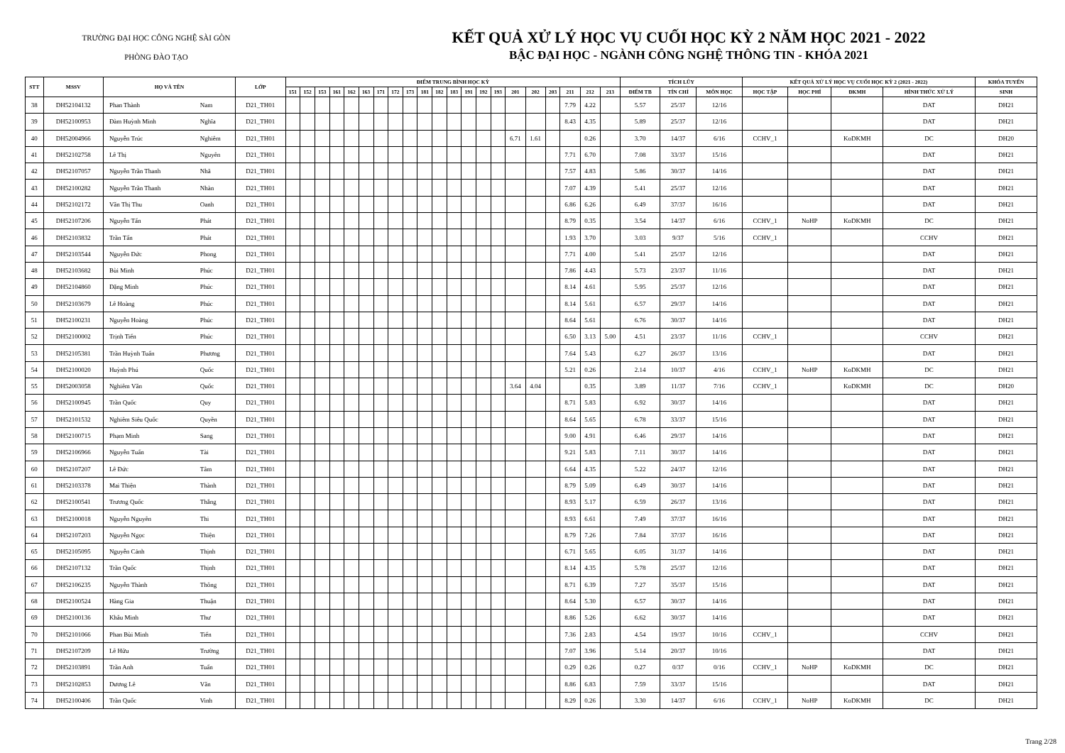TRƯỜNG ĐẠI HỌC CÔNG NGHỆ SÀI GÒN
PHÒNG ĐÀO TẠO
KẾT QUẢ XỬ LÝ HỌC VỤ CUỐI HỌC KỲ 2 NĂM HỌC 2021 - 2022
BẬC ĐẠI HỌC - NGÀNH CÔNG NGHỆ THÔNG TIN - KHÓA 2021
| STT | MSSV | HỌ VÀ TÊN | | LỚP | ĐIỂM TRUNG BÌNH HỌC KỲ | | | | | | | | | | | | | | | | | | | | | TÍCH LŨY | | | KẾT QUẢ XỬ LÝ HỌC VỤ CUỐI HỌC KỲ 2 (2021 - 2022) | | | | KHÓA TUYỂN |
| --- | --- | --- | --- | --- | --- | --- | --- | --- | --- | --- | --- | --- | --- | --- | --- | --- | --- | --- | --- | --- | --- | --- | --- | --- | --- | --- | --- | --- | --- | --- | --- | --- | --- |
| | | | | | 151 | 152 | 153 | 161 | 162 | 163 | 171 | 172 | 173 | 181 | 182 | 183 | 191 | 192 | 193 | 201 | 202 | 203 | 211 | 212 | 213 | ĐIỂM TB | TÍN CHỈ | MÔN HỌC | HỌC TẬP | HỌC PHÍ | ĐKMH | HÌNH THỨC XỬ LÝ | SINH |
| 38 | DH52104132 | Phan Thành | Nam | D21_TH01 | | | | | | | | | | | | | | | | | | | 7.79 | 4.22 | | 5.57 | 25/37 | 12/16 | | | | DAT | DH21 |
| 39 | DH52100953 | Đàm Huỳnh Minh | Nghĩa | D21_TH01 | | | | | | | | | | | | | | | | | | | 8.43 | 4.35 | | 5.89 | 25/37 | 12/16 | | | | DAT | DH21 |
| 40 | DH52004966 | Nguyễn Trúc | Nghiêm | D21_TH01 | | | | | | | | | | | | | | | | 6.71 | 1.61 | | | 0.26 | | 3.70 | 14/37 | 6/16 | CCHV_1 | | KoDKMH | DC | DH20 |
| 41 | DH52102758 | Lê Thị | Nguyên | D21_TH01 | | | | | | | | | | | | | | | | | | | 7.71 | 6.70 | | 7.08 | 33/37 | 15/16 | | | | DAT | DH21 |
| 42 | DH52107057 | Nguyễn Trần Thanh | Nhã | D21_TH01 | | | | | | | | | | | | | | | | | | | 7.57 | 4.83 | | 5.86 | 30/37 | 14/16 | | | | DAT | DH21 |
| 43 | DH52100282 | Nguyễn Trần Thanh | Nhàn | D21_TH01 | | | | | | | | | | | | | | | | | | | 7.07 | 4.39 | | 5.41 | 25/37 | 12/16 | | | | DAT | DH21 |
| 44 | DH52102172 | Văn Thị Thu | Oanh | D21_TH01 | | | | | | | | | | | | | | | | | | | 6.86 | 6.26 | | 6.49 | 37/37 | 16/16 | | | | DAT | DH21 |
| 45 | DH52107206 | Nguyễn Tấn | Phát | D21_TH01 | | | | | | | | | | | | | | | | | | | 8.79 | 0.35 | | 3.54 | 14/37 | 6/16 | CCHV_1 | NoHP | KoDKMH | DC | DH21 |
| 46 | DH52103832 | Trần Tấn | Phát | D21_TH01 | | | | | | | | | | | | | | | | | | | 1.93 | 3.70 | | 3.03 | 9/37 | 5/16 | CCHV_1 | | | CCHV | DH21 |
| 47 | DH52103544 | Nguyễn Đức | Phong | D21_TH01 | | | | | | | | | | | | | | | | | | | 7.71 | 4.00 | | 5.41 | 25/37 | 12/16 | | | | DAT | DH21 |
| 48 | DH52103682 | Bùi Minh | Phúc | D21_TH01 | | | | | | | | | | | | | | | | | | | 7.86 | 4.43 | | 5.73 | 23/37 | 11/16 | | | | DAT | DH21 |
| 49 | DH52104860 | Đặng Minh | Phúc | D21_TH01 | | | | | | | | | | | | | | | | | | | 8.14 | 4.61 | | 5.95 | 25/37 | 12/16 | | | | DAT | DH21 |
| 50 | DH52103679 | Lê Hoàng | Phúc | D21_TH01 | | | | | | | | | | | | | | | | | | | 8.14 | 5.61 | | 6.57 | 29/37 | 14/16 | | | | DAT | DH21 |
| 51 | DH52100231 | Nguyễn Hoàng | Phúc | D21_TH01 | | | | | | | | | | | | | | | | | | | 8.64 | 5.61 | | 6.76 | 30/37 | 14/16 | | | | DAT | DH21 |
| 52 | DH52100002 | Trịnh Tiến | Phúc | D21_TH01 | | | | | | | | | | | | | | | | | | | 6.50 | 3.13 | 5.00 | 4.51 | 23/37 | 11/16 | CCHV_1 | | | CCHV | DH21 |
| 53 | DH52105381 | Trần Huỳnh Tuấn | Phương | D21_TH01 | | | | | | | | | | | | | | | | | | | 7.64 | 5.43 | | 6.27 | 26/37 | 13/16 | | | | DAT | DH21 |
| 54 | DH52100020 | Huỳnh Phú | Quốc | D21_TH01 | | | | | | | | | | | | | | | | | | | 5.21 | 0.26 | | 2.14 | 10/37 | 4/16 | CCHV_1 | NoHP | KoDKMH | DC | DH21 |
| 55 | DH52003058 | Nghiêm Văn | Quốc | D21_TH01 | | | | | | | | | | | | | | | | 3.64 | 4.04 | | | 0.35 | | 3.89 | 11/37 | 7/16 | CCHV_1 | | KoDKMH | DC | DH20 |
| 56 | DH52100945 | Trần Quốc | Quy | D21_TH01 | | | | | | | | | | | | | | | | | | | 8.71 | 5.83 | | 6.92 | 30/37 | 14/16 | | | | DAT | DH21 |
| 57 | DH52101532 | Nghiêm Siêu Quốc | Quyền | D21_TH01 | | | | | | | | | | | | | | | | | | | 8.64 | 5.65 | | 6.78 | 33/37 | 15/16 | | | | DAT | DH21 |
| 58 | DH52100715 | Phạm Minh | Sang | D21_TH01 | | | | | | | | | | | | | | | | | | | 9.00 | 4.91 | | 6.46 | 29/37 | 14/16 | | | | DAT | DH21 |
| 59 | DH52106966 | Nguyễn Tuấn | Tài | D21_TH01 | | | | | | | | | | | | | | | | | | | 9.21 | 5.83 | | 7.11 | 30/37 | 14/16 | | | | DAT | DH21 |
| 60 | DH52107207 | Lê Đức | Tâm | D21_TH01 | | | | | | | | | | | | | | | | | | | 6.64 | 4.35 | | 5.22 | 24/37 | 12/16 | | | | DAT | DH21 |
| 61 | DH52103378 | Mai Thiện | Thành | D21_TH01 | | | | | | | | | | | | | | | | | | | 8.79 | 5.09 | | 6.49 | 30/37 | 14/16 | | | | DAT | DH21 |
| 62 | DH52100541 | Trương Quốc | Thắng | D21_TH01 | | | | | | | | | | | | | | | | | | | 8.93 | 5.17 | | 6.59 | 26/37 | 13/16 | | | | DAT | DH21 |
| 63 | DH52100018 | Nguyễn Nguyên | Thi | D21_TH01 | | | | | | | | | | | | | | | | | | | 8.93 | 6.61 | | 7.49 | 37/37 | 16/16 | | | | DAT | DH21 |
| 64 | DH52107203 | Nguyễn Ngọc | Thiện | D21_TH01 | | | | | | | | | | | | | | | | | | | 8.79 | 7.26 | | 7.84 | 37/37 | 16/16 | | | | DAT | DH21 |
| 65 | DH52105095 | Nguyễn Cảnh | Thịnh | D21_TH01 | | | | | | | | | | | | | | | | | | | 6.71 | 5.65 | | 6.05 | 31/37 | 14/16 | | | | DAT | DH21 |
| 66 | DH52107132 | Trần Quốc | Thịnh | D21_TH01 | | | | | | | | | | | | | | | | | | | 8.14 | 4.35 | | 5.78 | 25/37 | 12/16 | | | | DAT | DH21 |
| 67 | DH52106235 | Nguyễn Thành | Thông | D21_TH01 | | | | | | | | | | | | | | | | | | | 8.71 | 6.39 | | 7.27 | 35/37 | 15/16 | | | | DAT | DH21 |
| 68 | DH52100524 | Hàng Gia | Thuận | D21_TH01 | | | | | | | | | | | | | | | | | | | 8.64 | 5.30 | | 6.57 | 30/37 | 14/16 | | | | DAT | DH21 |
| 69 | DH52100136 | Khâu Minh | Thư | D21_TH01 | | | | | | | | | | | | | | | | | | | 8.86 | 5.26 | | 6.62 | 30/37 | 14/16 | | | | DAT | DH21 |
| 70 | DH52101066 | Phan Bùi Minh | Tiến | D21_TH01 | | | | | | | | | | | | | | | | | | | 7.36 | 2.83 | | 4.54 | 19/37 | 10/16 | CCHV_1 | | | CCHV | DH21 |
| 71 | DH52107209 | Lê Hữu | Trường | D21_TH01 | | | | | | | | | | | | | | | | | | | 7.07 | 3.96 | | 5.14 | 20/37 | 10/16 | | | | DAT | DH21 |
| 72 | DH52103891 | Trần Anh | Tuấn | D21_TH01 | | | | | | | | | | | | | | | | | | | 0.29 | 0.26 | | 0.27 | 0/37 | 0/16 | CCHV_1 | NoHP | KoDKMH | DC | DH21 |
| 73 | DH52102853 | Dương Lê | Văn | D21_TH01 | | | | | | | | | | | | | | | | | | | 8.86 | 6.83 | | 7.59 | 33/37 | 15/16 | | | | DAT | DH21 |
| 74 | DH52100406 | Trần Quốc | Vinh | D21_TH01 | | | | | | | | | | | | | | | | | | | 8.29 | 0.26 | | 3.30 | 14/37 | 6/16 | CCHV_1 | NoHP | KoDKMH | DC | DH21 |
Trang 2/28